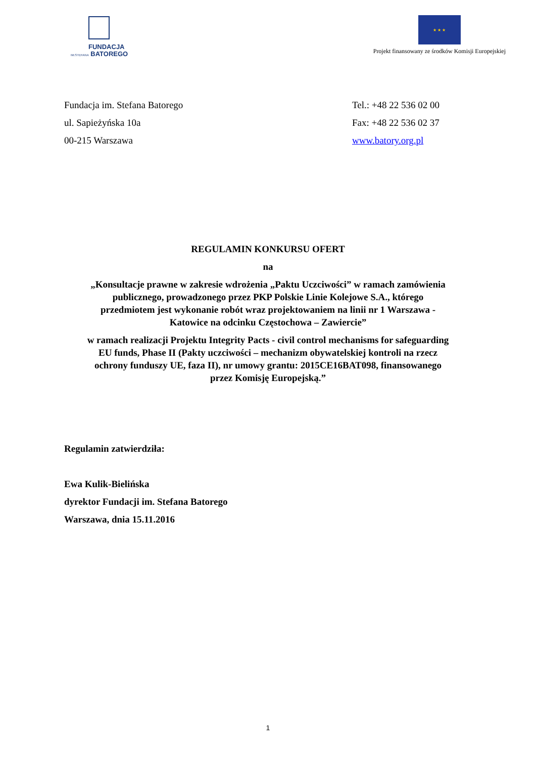FUNDACJA
IM.STEFANA BATOREGO
★ ★ ★
Projekt finansowany ze środków Komisji Europejskiej
Fundacja im. Stefana Batorego
ul. Sapieżyńska 10a
00-215 Warszawa
Tel.: +48 22 536 02 00
Fax: +48 22 536 02 37
www.batory.org.pl
REGULAMIN KONKURSU OFERT
na
„Konsultacje prawne w zakresie wdrożenia „Paktu Uczciwości” w ramach zamówienia
publicznego, prowadzonego przez PKP Polskie Linie Kolejowe S.A., którego
przedmiotem jest wykonanie robót wraz projektowaniem na linii nr 1 Warszawa -
Katowice na odcinku Częstochowa – Zawiercie”
w ramach realizacji Projektu Integrity Pacts - civil control mechanisms for safeguarding
EU funds, Phase II (Pakty uczciwości – mechanizm obywatelskiej kontroli na rzecz
ochrony funduszy UE, faza II), nr umowy grantu: 2015CE16BAT098, finansowanego
przez Komisję Europejską.”
Regulamin zatwierdziła:
Ewa Kulik-Bielińska
dyrektor Fundacji im. Stefana Batorego
Warszawa, dnia 15.11.2016
1